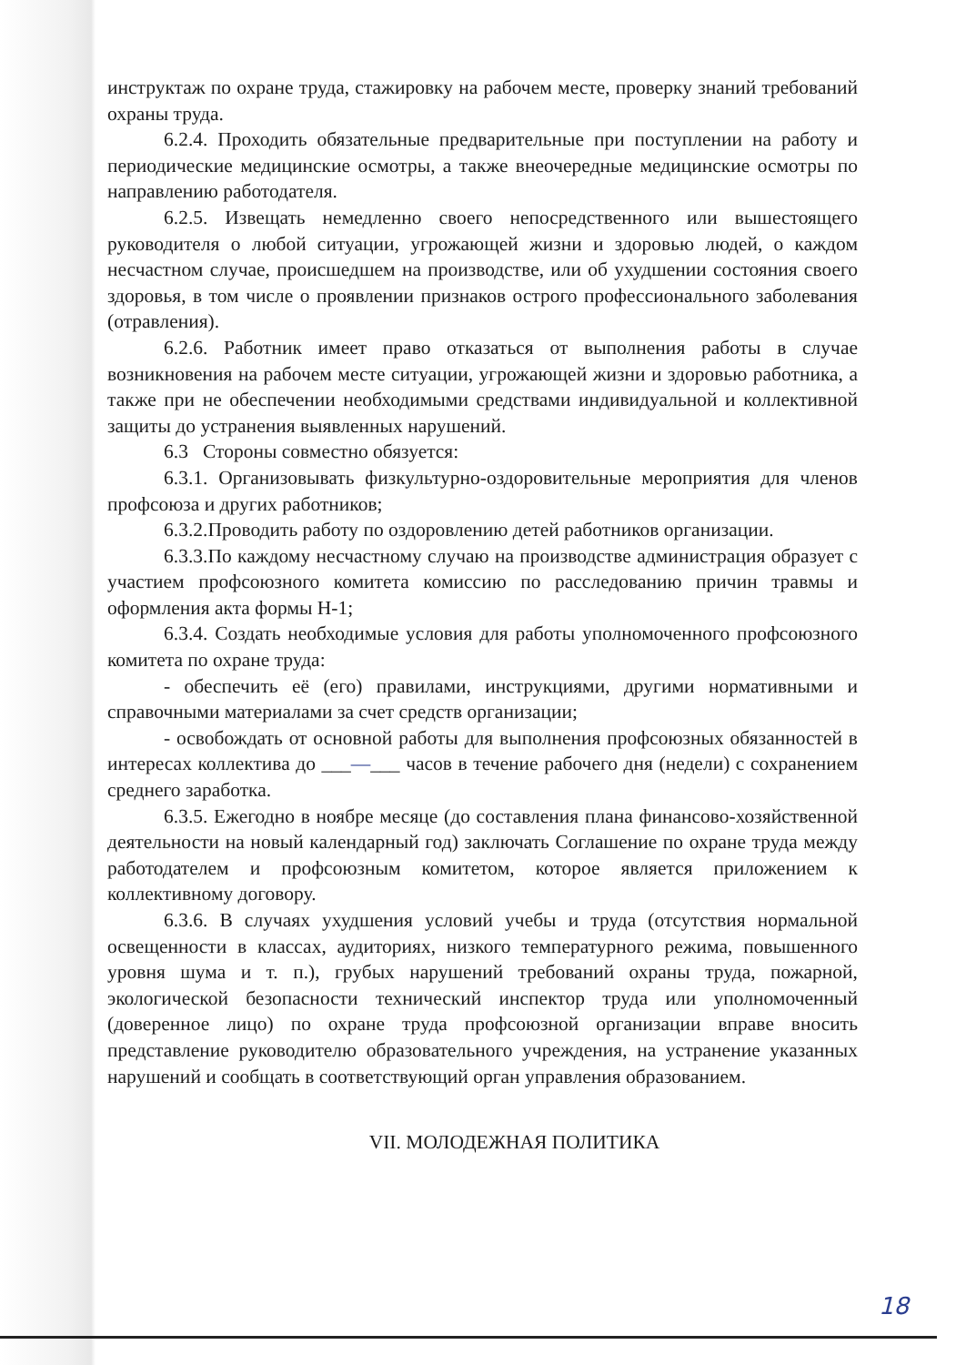инструктаж по охране труда, стажировку на рабочем месте, проверку знаний требований охраны труда.
6.2.4. Проходить обязательные предварительные при поступлении на работу и периодические медицинские осмотры, а также внеочередные медицинские осмотры по направлению работодателя.
6.2.5. Извещать немедленно своего непосредственного или вышестоящего руководителя о любой ситуации, угрожающей жизни и здоровью людей, о каждом несчастном случае, происшедшем на производстве, или об ухудшении состояния своего здоровья, в том числе о проявлении признаков острого профессионального заболевания (отравления).
6.2.6. Работник имеет право отказаться от выполнения работы в случае возникновения на рабочем месте ситуации, угрожающей жизни и здоровью работника, а также при не обеспечении необходимыми средствами индивидуальной и коллективной защиты до устранения выявленных нарушений.
6.3 Стороны совместно обязуется:
6.3.1. Организовывать физкультурно-оздоровительные мероприятия для членов профсоюза и других работников;
6.3.2.Проводить работу по оздоровлению детей работников организации.
6.3.3.По каждому несчастному случаю на производстве администрация образует с участием профсоюзного комитета комиссию по расследованию причин травмы и оформления акта формы Н-1;
6.3.4. Создать необходимые условия для работы уполномоченного профсоюзного комитета по охране труда:
- обеспечить её (его) правилами, инструкциями, другими нормативными и справочными материалами за счет средств организации;
- освобождать от основной работы для выполнения профсоюзных обязанностей в интересах коллектива до ___—___ часов в течение рабочего дня (недели) с сохранением среднего заработка.
6.3.5. Ежегодно в ноябре месяце (до составления плана финансово-хозяйственной деятельности на новый календарный год) заключать Соглашение по охране труда между работодателем и профсоюзным комитетом, которое является приложением к коллективному договору.
6.3.6. В случаях ухудшения условий учебы и труда (отсутствия нормальной освещенности в классах, аудиториях, низкого температурного режима, повышенного уровня шума и т. п.), грубых нарушений требований охраны труда, пожарной, экологической безопасности технический инспектор труда или уполномоченный (доверенное лицо) по охране труда профсоюзной организации вправе вносить представление руководителю образовательного учреждения, на устранение указанных нарушений и сообщать в соответствующий орган управления образованием.
VII. МОЛОДЕЖНАЯ ПОЛИТИКА
18